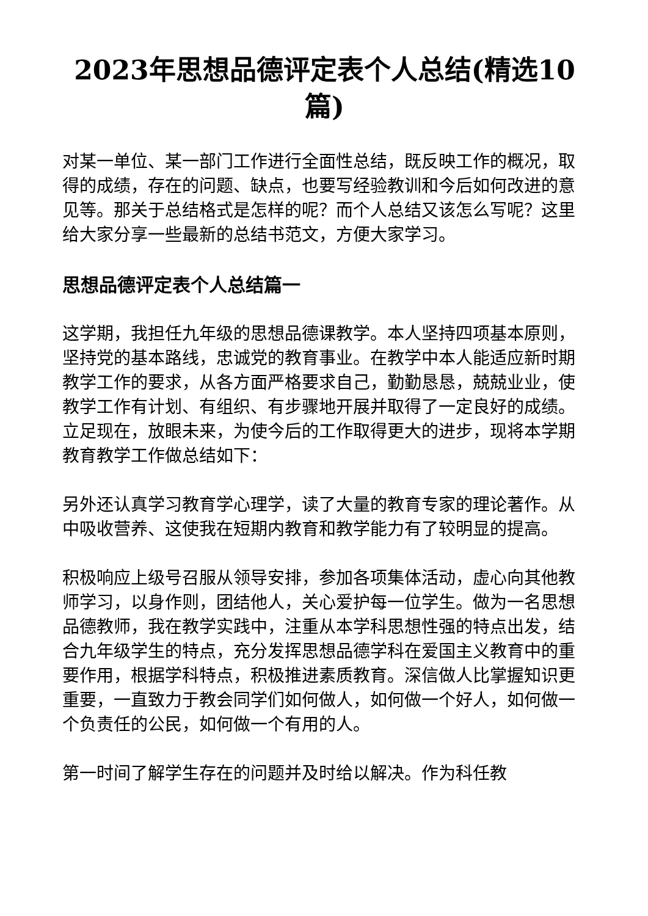2023年思想品德评定表个人总结(精选10篇)
对某一单位、某一部门工作进行全面性总结，既反映工作的概况，取得的成绩，存在的问题、缺点，也要写经验教训和今后如何改进的意见等。那关于总结格式是怎样的呢？而个人总结又该怎么写呢？这里给大家分享一些最新的总结书范文，方便大家学习。
思想品德评定表个人总结篇一
这学期，我担任九年级的思想品德课教学。本人坚持四项基本原则，坚持党的基本路线，忠诚党的教育事业。在教学中本人能适应新时期教学工作的要求，从各方面严格要求自己，勤勤恳恳，兢兢业业，使教学工作有计划、有组织、有步骤地开展并取得了一定良好的成绩。立足现在，放眼未来，为使今后的工作取得更大的进步，现将本学期教育教学工作做总结如下：
另外还认真学习教育学心理学，读了大量的教育专家的理论著作。从中吸收营养、这使我在短期内教育和教学能力有了较明显的提高。
积极响应上级号召服从领导安排，参加各项集体活动，虚心向其他教师学习，以身作则，团结他人，关心爱护每一位学生。做为一名思想品德教师，我在教学实践中，注重从本学科思想性强的特点出发，结合九年级学生的特点，充分发挥思想品德学科在爱国主义教育中的重要作用，根据学科特点，积极推进素质教育。深信做人比掌握知识更重要，一直致力于教会同学们如何做人，如何做一个好人，如何做一个负责任的公民，如何做一个有用的人。
第一时间了解学生存在的问题并及时给以解决。作为科任教